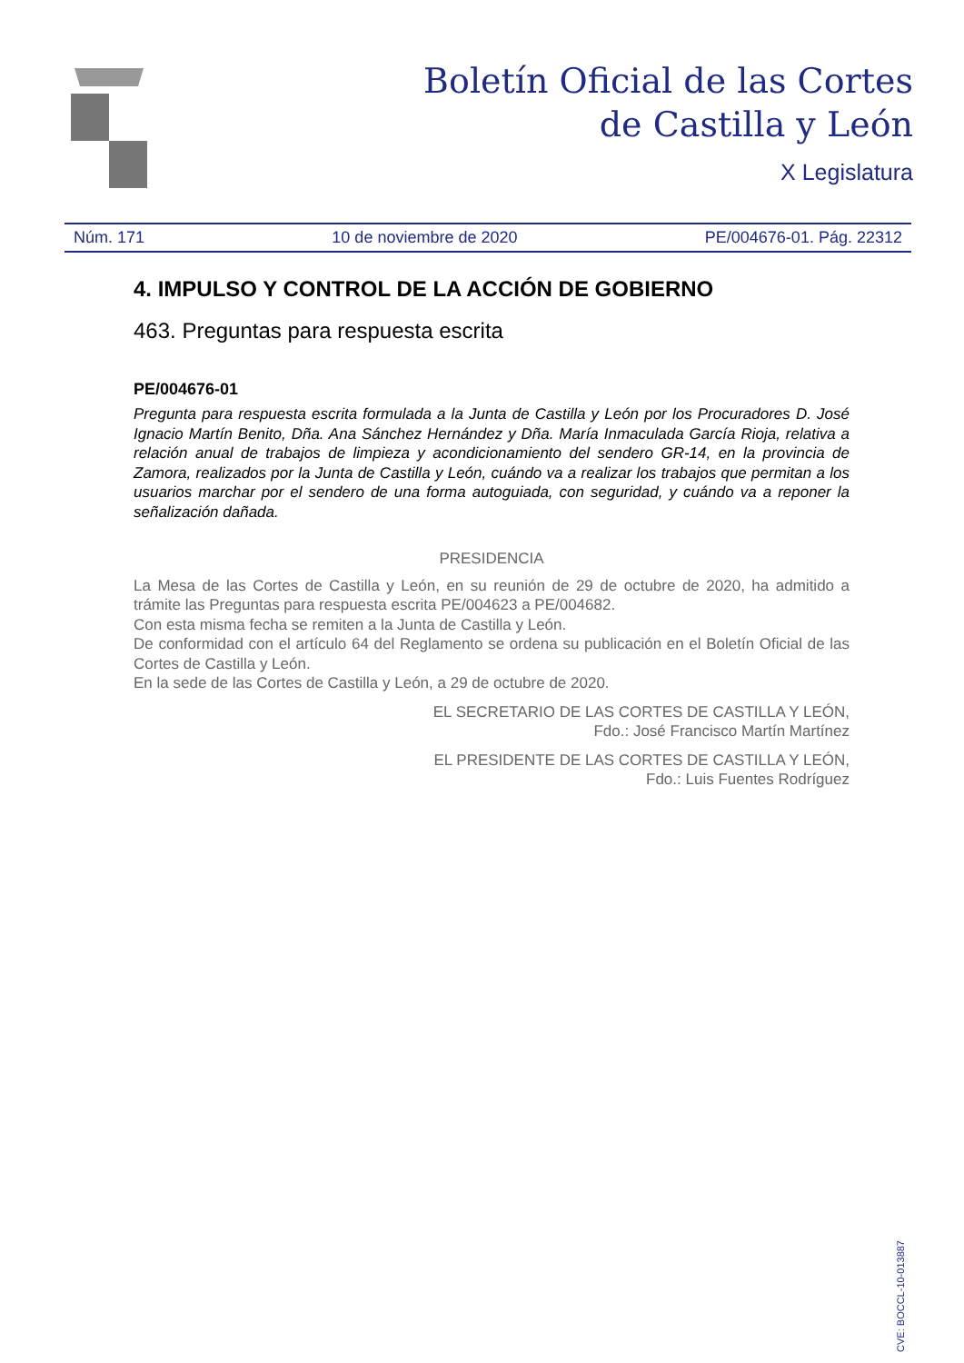Boletín Oficial de las Cortes
de Castilla y León
X Legislatura
Núm. 171 10 de noviembre de 2020 PE/004676-01. Pág. 22312
4. IMPULSO Y CONTROL DE LA ACCIÓN DE GOBIERNO
463. Preguntas para respuesta escrita
PE/004676-01
Pregunta para respuesta escrita formulada a la Junta de Castilla y León por los Procuradores D. José Ignacio Martín Benito, Dña. Ana Sánchez Hernández y Dña. María Inmaculada García Rioja, relativa a relación anual de trabajos de limpieza y acondicionamiento del sendero GR-14, en la provincia de Zamora, realizados por la Junta de Castilla y León, cuándo va a realizar los trabajos que permitan a los usuarios marchar por el sendero de una forma autoguiada, con seguridad, y cuándo va a reponer la señalización dañada.
PRESIDENCIA
La Mesa de las Cortes de Castilla y León, en su reunión de 29 de octubre de 2020, ha admitido a trámite las Preguntas para respuesta escrita PE/004623 a PE/004682.
Con esta misma fecha se remiten a la Junta de Castilla y León.
De conformidad con el artículo 64 del Reglamento se ordena su publicación en el Boletín Oficial de las Cortes de Castilla y León.
En la sede de las Cortes de Castilla y León, a 29 de octubre de 2020.
EL SECRETARIO DE LAS CORTES DE CASTILLA Y LEÓN,
Fdo.: José Francisco Martín Martínez
EL PRESIDENTE DE LAS CORTES DE CASTILLA Y LEÓN,
Fdo.: Luis Fuentes Rodríguez
CVE: BOCCL-10-013887